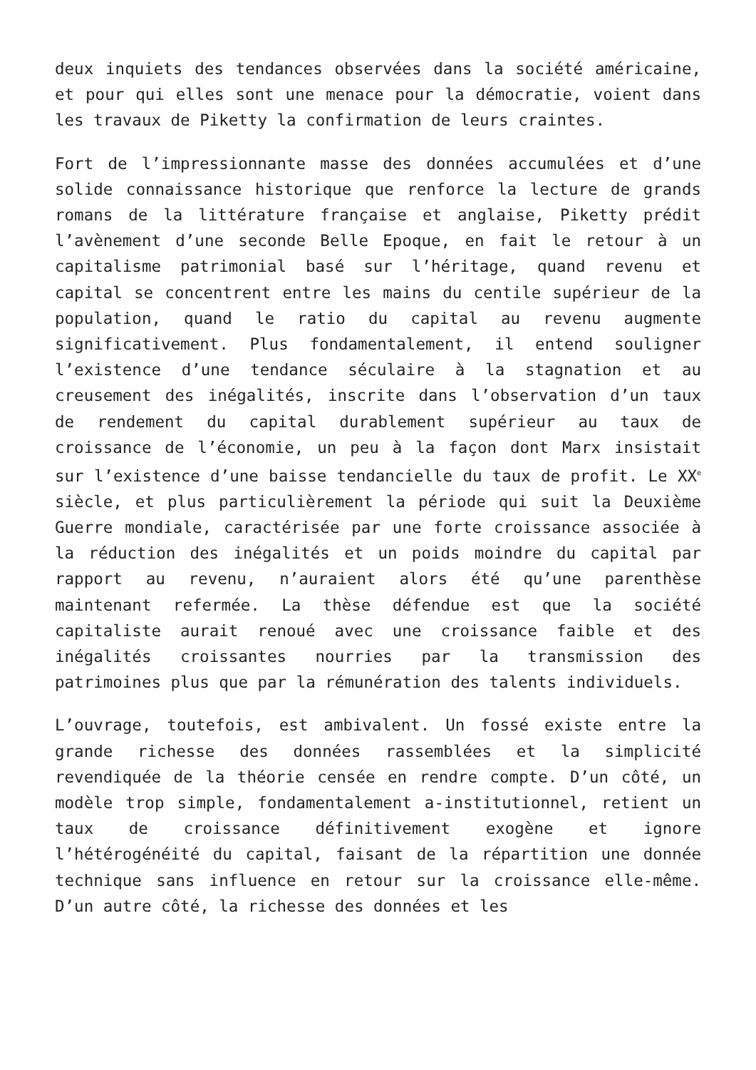deux inquiets des tendances observées dans la société américaine, et pour qui elles sont une menace pour la démocratie, voient dans les travaux de Piketty la confirmation de leurs craintes.
Fort de l’impressionnante masse des données accumulées et d’une solide connaissance historique que renforce la lecture de grands romans de la littérature française et anglaise, Piketty prédit l’avènement d’une seconde Belle Epoque, en fait le retour à un capitalisme patrimonial basé sur l’héritage, quand revenu et capital se concentrent entre les mains du centile supérieur de la population, quand le ratio du capital au revenu augmente significativement. Plus fondamentalement, il entend souligner l’existence d’une tendance séculaire à la stagnation et au creusement des inégalités, inscrite dans l’observation d’un taux de rendement du capital durablement supérieur au taux de croissance de l’économie, un peu à la façon dont Marx insistait sur l’existence d’une baisse tendancielle du taux de profit. Le XX<sup>e</sup> siècle, et plus particulièrement la période qui suit la Deuxième Guerre mondiale, caractérisée par une forte croissance associée à la réduction des inégalités et un poids moindre du capital par rapport au revenu, n’auraient alors été qu’une parenthèse maintenant refermée. La thèse défendue est que la société capitaliste aurait renoué avec une croissance faible et des inégalités croissantes nourries par la transmission des patrimoines plus que par la rémunération des talents individuels.
L’ouvrage, toutefois, est ambivalent. Un fossé existe entre la grande richesse des données rassemblées et la simplicité revendiquée de la théorie censée en rendre compte. D’un côté, un modèle trop simple, fondamentalement a-institutionnel, retient un taux de croissance définitivement exogène et ignore l’hétérogénéité du capital, faisant de la répartition une donnée technique sans influence en retour sur la croissance elle-même. D’un autre côté, la richesse des données et les